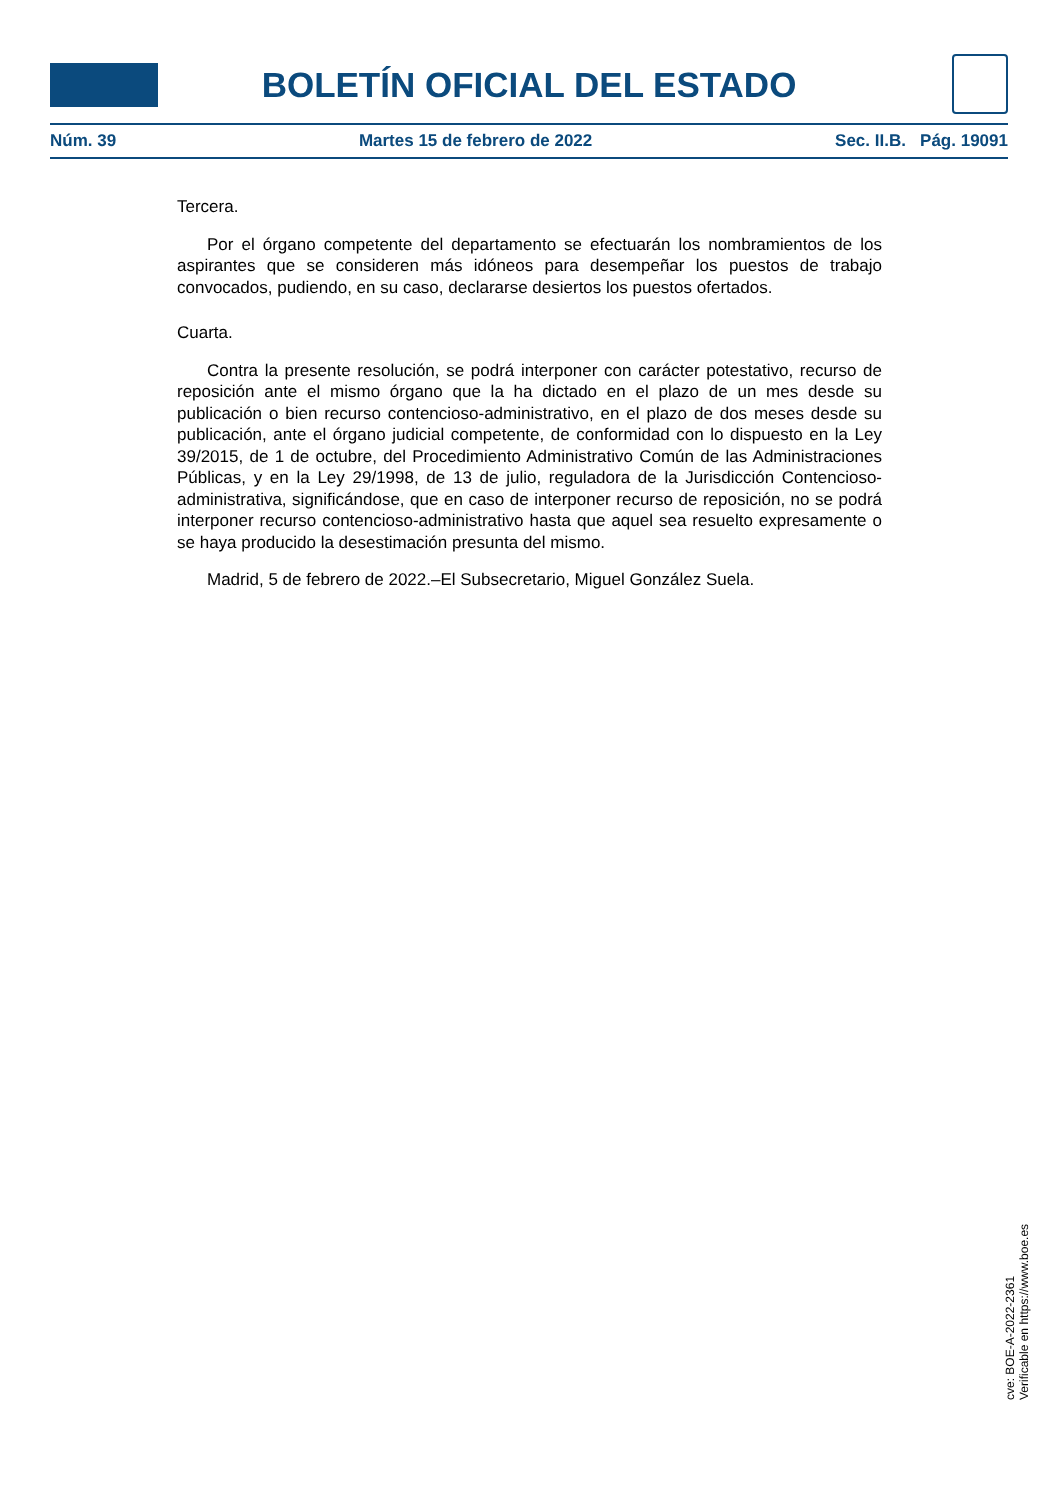BOLETÍN OFICIAL DEL ESTADO
Núm. 39 Martes 15 de febrero de 2022 Sec. II.B. Pág. 19091
Tercera.
Por el órgano competente del departamento se efectuarán los nombramientos de los aspirantes que se consideren más idóneos para desempeñar los puestos de trabajo convocados, pudiendo, en su caso, declararse desiertos los puestos ofertados.
Cuarta.
Contra la presente resolución, se podrá interponer con carácter potestativo, recurso de reposición ante el mismo órgano que la ha dictado en el plazo de un mes desde su publicación o bien recurso contencioso-administrativo, en el plazo de dos meses desde su publicación, ante el órgano judicial competente, de conformidad con lo dispuesto en la Ley 39/2015, de 1 de octubre, del Procedimiento Administrativo Común de las Administraciones Públicas, y en la Ley 29/1998, de 13 de julio, reguladora de la Jurisdicción Contencioso-administrativa, significándose, que en caso de interponer recurso de reposición, no se podrá interponer recurso contencioso-administrativo hasta que aquel sea resuelto expresamente o se haya producido la desestimación presunta del mismo.
Madrid, 5 de febrero de 2022.–El Subsecretario, Miguel González Suela.
cve: BOE-A-2022-2361
Verificable en https://www.boe.es